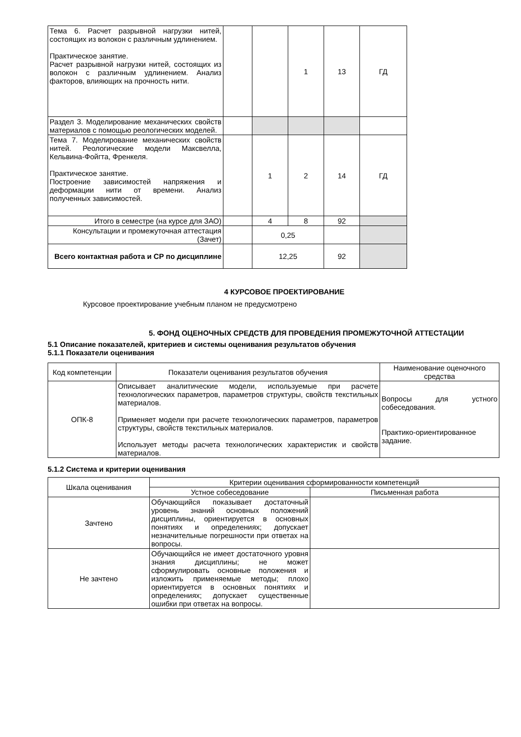| Тема 6. Расчет разрывной нагрузки нитей, состоящих из волокон с различным удлинением. Практическое занятие. Расчет разрывной нагрузки нитей, состоящих из волокон с различным удлинением. Анализ факторов, влияющих на прочность нити. | | | 1 | 13 | ГД |
| Раздел 3. Моделирование механических свойств материалов с помощью реологических моделей. | | | | | |
| Тема 7. Моделирование механических свойств нитей. Реологические модели Максвелла, Кельвина-Фойгта, Френкеля. Практическое занятие. Построение зависимостей напряжения и деформации нити от времени. Анализ полученных зависимостей. | | 1 | 2 | 14 | ГД |
| Итого в семестре (на курсе для ЗАО) | | 4 | 8 | 92 | |
| Консультации и промежуточная аттестация (Зачет) | | 0,25 | | | |
| Всего контактная работа и СР по дисциплине | | 12,25 | | 92 | |
4 КУРСОВОЕ ПРОЕКТИРОВАНИЕ
Курсовое проектирование учебным планом не предусмотрено
5. ФОНД ОЦЕНОЧНЫХ СРЕДСТВ ДЛЯ ПРОВЕДЕНИЯ ПРОМЕЖУТОЧНОЙ АТТЕСТАЦИИ
5.1 Описание показателей, критериев и системы оценивания результатов обучения
5.1.1 Показатели оценивания
| Код компетенции | Показатели оценивания результатов обучения | Наименование оценочного средства |
| ОПК-8 | Описывает аналитические модели, используемые при расчете технологических параметров, параметров структуры, свойств текстильных материалов. Применяет модели при расчете технологических параметров, параметров структуры, свойств текстильных материалов. Использует методы расчета технологических характеристик и свойств материалов. | Вопросы для устного собеседования. Практико-ориентированное задание. |
5.1.2 Система и критерии оценивания
| Шкала оценивания | Критерии оценивания сформированности компетенций | |
| | Устное собеседование | Письменная работа |
| Зачтено | Обучающийся показывает достаточный уровень знаний основных положений дисциплины, ориентируется в основных понятиях и определениях; допускает незначительные погрешности при ответах на вопросы. | |
| Не зачтено | Обучающийся не имеет достаточного уровня знания дисциплины; не может сформулировать основные положения и изложить применяемые методы; плохо ориентируется в основных понятиях и определениях; допускает существенные ошибки при ответах на вопросы. | |